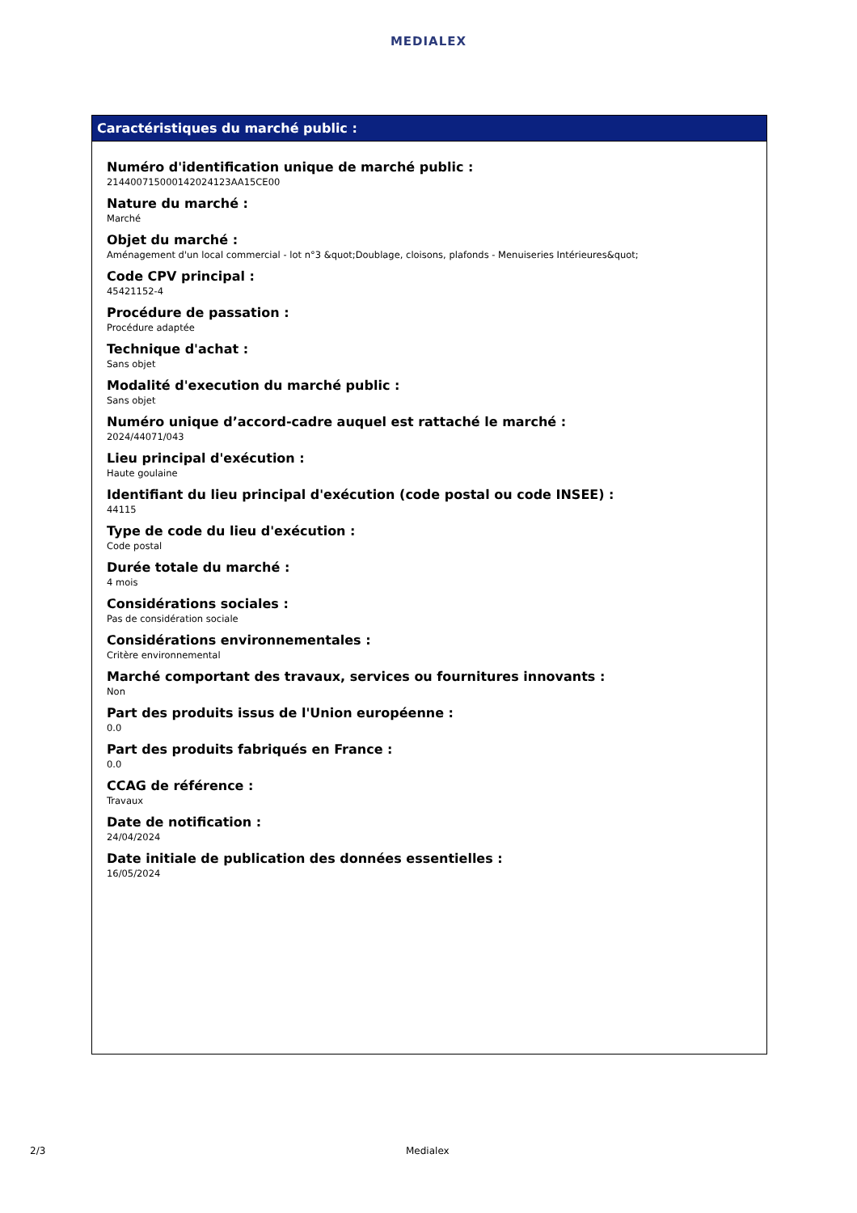MEDIALEX
Caractéristiques du marché public :
Numéro d'identification unique de marché public :
21440071500014202412​3AA15CE00
Nature du marché :
Marché
Objet du marché :
Aménagement d'un local commercial - lot n°3 &quot;Doublage, cloisons, plafonds - Menuiseries Intérieures&quot;
Code CPV principal :
45421152-4
Procédure de passation :
Procédure adaptée
Technique d'achat :
Sans objet
Modalité d'execution du marché public :
Sans objet
Numéro unique d’accord-cadre auquel est rattaché le marché :
2024/44071/043
Lieu principal d'exécution :
Haute goulaine
Identifiant du lieu principal d'exécution (code postal ou code INSEE) :
44115
Type de code du lieu d'exécution :
Code postal
Durée totale du marché :
4 mois
Considérations sociales :
Pas de considération sociale
Considérations environnementales :
Critère environnemental
Marché comportant des travaux, services ou fournitures innovants :
Non
Part des produits issus de l'Union européenne :
0.0
Part des produits fabriqués en France :
0.0
CCAG de référence :
Travaux
Date de notification :
24/04/2024
Date initiale de publication des données essentielles :
16/05/2024
2/3 Medialex